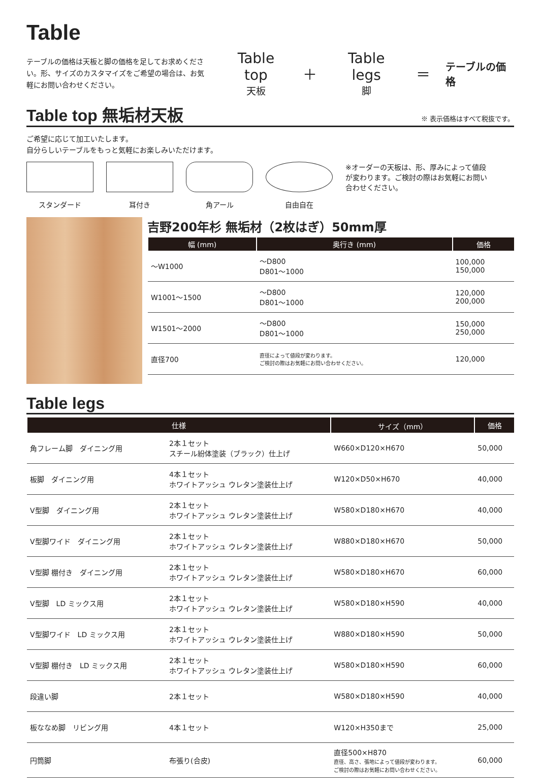Table
テーブルの価格は天板と脚の価格を足してお求めください。形、サイズのカスタマイズをご希望の場合は、お気軽にお問い合わせください。
Table top
天板
＋ Table legs
脚
＝
テーブルの価格
Table top 無垢材天板 ※ 表示価格はすべて税抜です。
ご希望に応じて加工いたします。
自分らしいテーブルをもっと気軽にお楽しみいただけます。
スタンダード
耳付き
角アール
自由自在
※オーダーの天板は、形、厚みによって値段が変わります。ご検討の際はお気軽にお問い合わせください。
吉野200年杉 無垢材（2枚はぎ）50mm厚
| 幅 (mm) | | 奥行き (mm) | 価格 |
| --- | --- | --- | --- |
| ～W1000 | | ～D800 D801～1000 | 100,000 150,000 |
| W1001～1500 | | ～D800 D801～1000 | 120,000 200,000 |
| W1501～2000 | | ～D800 D801～1000 | 150,000 250,000 |
| 直径700 | | 直径によって値段が変わります。 ご検討の際はお気軽にお問い合わせください。 | 120,000 |
Table legs
| 仕様 | | | サイズ（mm） | 価格 |
| --- | --- | --- | --- | --- |
| 角フレーム脚 ダイニング用 | | 2本１セット スチール紛体塗装（ブラック）仕上げ | W660×D120×H670 | 50,000 |
| 板脚 ダイニング用 | | 4本１セット ホワイトアッシュ ウレタン塗装仕上げ | W120×D50×H670 | 40,000 |
| V型脚 ダイニング用 | | 2本１セット ホワイトアッシュ ウレタン塗装仕上げ | W580×D180×H670 | 40,000 |
| V型脚ワイド ダイニング用 | | 2本１セット ホワイトアッシュ ウレタン塗装仕上げ | W880×D180×H670 | 50,000 |
| V型脚 棚付き ダイニング用 | | 2本１セット ホワイトアッシュ ウレタン塗装仕上げ | W580×D180×H670 | 60,000 |
| V型脚 LD ミックス用 | | 2本１セット ホワイトアッシュ ウレタン塗装仕上げ | W580×D180×H590 | 40,000 |
| V型脚ワイド LD ミックス用 | | 2本１セット ホワイトアッシュ ウレタン塗装仕上げ | W880×D180×H590 | 50,000 |
| V型脚 棚付き LD ミックス用 | | 2本１セット ホワイトアッシュ ウレタン塗装仕上げ | W580×D180×H590 | 60,000 |
| 段違い脚 | | 2本１セット | W580×D180×H590 | 40,000 |
| 板ななめ脚 リビング用 | | 4本１セット | W120×H350まで | 25,000 |
| 円筒脚 | | 布張り(合皮) | 直径500×H870 直径、高さ、張地によって値段が変わります。 ご検討の際はお気軽にお問い合わせください。 | 60,000 |